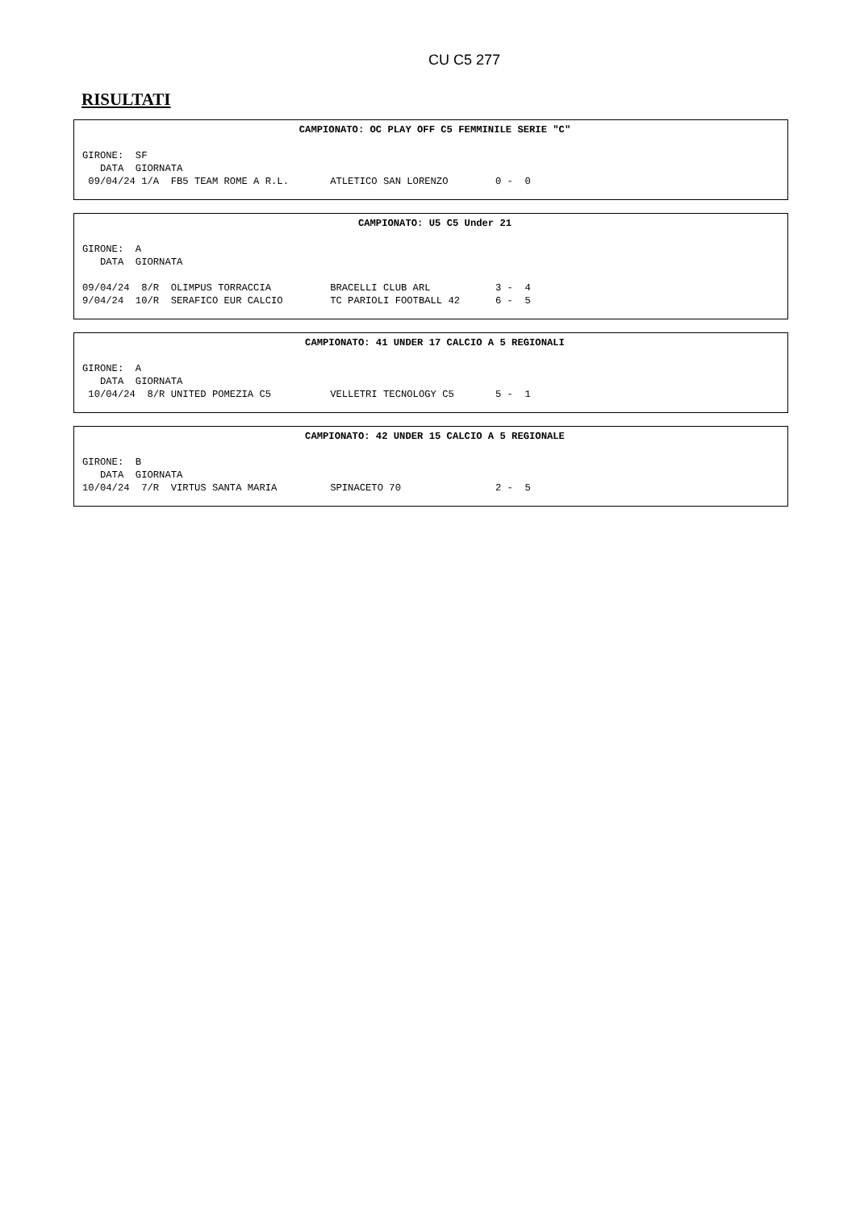CU C5 277
RISULTATI
CAMPIONATO: OC PLAY OFF C5 FEMMINILE SERIE "C"
GIRONE:  SF
   DATA  GIORNATA
 09/04/24 1/A  FB5 TEAM ROME A R.L.       ATLETICO SAN LORENZO        0 -  0
CAMPIONATO: U5 C5 Under 21
GIRONE:  A
   DATA  GIORNATA

09/04/24  8/R  OLIMPUS TORRACCIA          BRACELLI CLUB ARL           3 -  4
9/04/24  10/R  SERAFICO EUR CALCIO        TC PARIOLI FOOTBALL 42      6 -  5
CAMPIONATO: 41 UNDER 17 CALCIO A 5 REGIONALI
GIRONE:  A
   DATA  GIORNATA
 10/04/24  8/R UNITED POMEZIA C5          VELLETRI TECNOLOGY C5       5 -  1
CAMPIONATO: 42 UNDER 15 CALCIO A 5 REGIONALE
GIRONE:  B
   DATA  GIORNATA
10/04/24  7/R  VIRTUS SANTA MARIA         SPINACETO 70                2 -  5